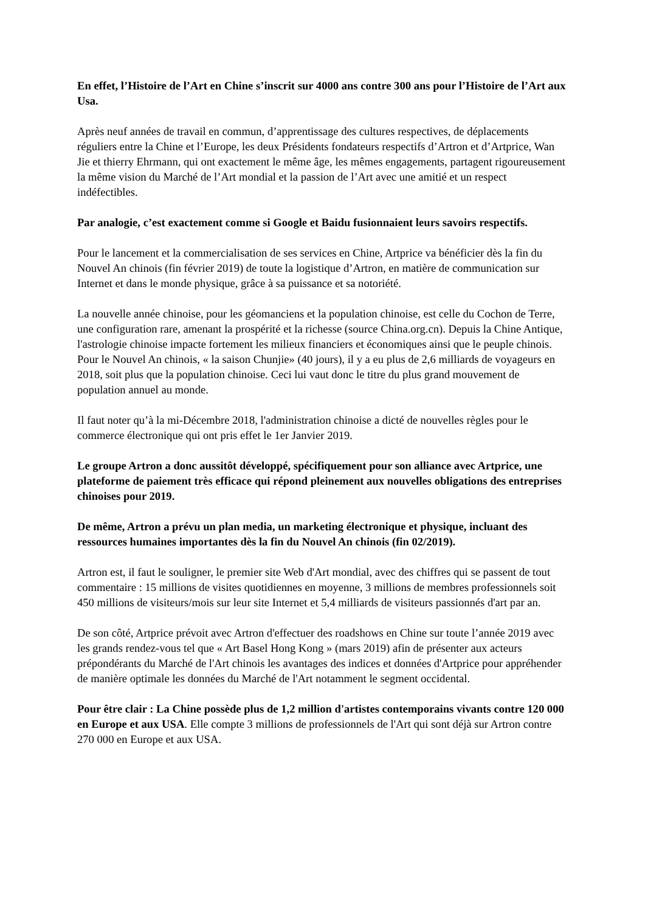En effet, l’Histoire de l’Art en Chine s’inscrit sur 4000 ans contre 300 ans pour l’Histoire de l’Art aux Usa.
Après neuf années de travail en commun, d’apprentissage des cultures respectives, de déplacements réguliers entre la Chine et l’Europe, les deux Présidents fondateurs respectifs d’Artron et d’Artprice, Wan Jie et thierry Ehrmann, qui ont exactement le même âge, les mêmes engagements, partagent rigoureusement la même vision du Marché de l’Art mondial et la passion de l’Art avec une amitié et un respect indéfectibles.
Par analogie, c’est exactement comme si Google et Baidu fusionnaient leurs savoirs respectifs.
Pour le lancement et la commercialisation de ses services en Chine, Artprice va bénéficier dès la fin du Nouvel An chinois (fin février 2019) de toute la logistique d’Artron, en matière de communication sur Internet et dans le monde physique, grâce à sa puissance et sa notoriété.
La nouvelle année chinoise, pour les géomanciens et la population chinoise, est celle du Cochon de Terre, une configuration rare, amenant la prospérité et la richesse (source China.org.cn). Depuis la Chine Antique, l'astrologie chinoise impacte fortement les milieux financiers et économiques ainsi que le peuple chinois. Pour le Nouvel An chinois, « la saison Chunjie» (40 jours), il y a eu plus de 2,6 milliards de voyageurs en 2018, soit plus que la population chinoise. Ceci lui vaut donc le titre du plus grand mouvement de population annuel au monde.
Il faut noter qu’à la mi-Décembre 2018, l'administration chinoise a dicté de nouvelles règles pour le commerce électronique qui ont pris effet le 1er Janvier 2019.
Le groupe Artron a donc aussitôt développé, spécifiquement pour son alliance avec Artprice, une plateforme de paiement très efficace qui répond pleinement aux nouvelles obligations des entreprises chinoises pour 2019.
De même, Artron a prévu un plan media, un marketing électronique et physique, incluant des ressources humaines importantes dès la fin du Nouvel An chinois (fin 02/2019).
Artron est, il faut le souligner, le premier site Web d'Art mondial, avec des chiffres qui se passent de tout commentaire : 15 millions de visites quotidiennes en moyenne, 3 millions de membres professionnels soit 450 millions de visiteurs/mois sur leur site Internet et 5,4 milliards de visiteurs passionnés d'art par an.
De son côté, Artprice prévoit avec Artron d'effectuer des roadshows en Chine sur toute l’année 2019 avec les grands rendez-vous tel que « Art Basel Hong Kong » (mars 2019) afin de présenter aux acteurs prépondérants du Marché de l'Art chinois les avantages des indices et données d'Artprice pour appréhender de manière optimale les données du Marché de l'Art notamment le segment occidental.
Pour être clair : La Chine possède plus de 1,2 million d'artistes contemporains vivants contre 120 000 en Europe et aux USA. Elle compte 3 millions de professionnels de l'Art qui sont déjà sur Artron contre 270 000 en Europe et aux USA.